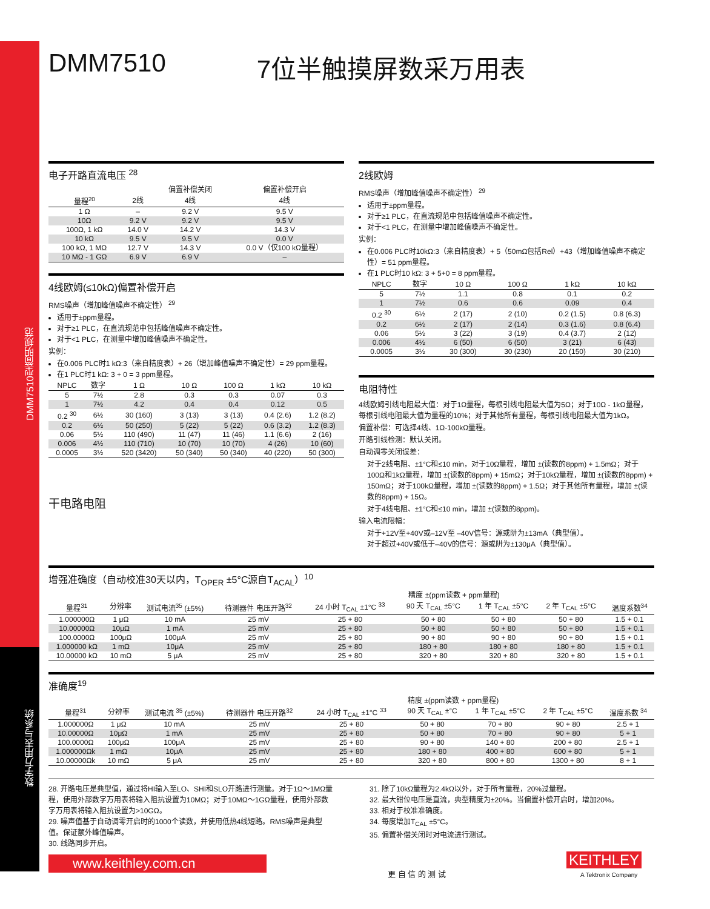DMM7510型简明规范
数字万用表与系统
DMM7510 7位半触摸屏数采万用表
电子开路直流电压 <sup>28</sup>
| | | 偏置补偿关闭 | 偏置补偿开启 |
| --- | --- | --- | --- |
| 量程<sup>20</sup> | 2线 | 4线 | 4线 |
| 1 Ω | – | 9.2 V | 9.5 V |
| 10Ω | 9.2 V | 9.2 V | 9.5 V |
| 100Ω, 1 kΩ | 14.0 V | 14.2 V | 14.3 V |
| 10 kΩ | 9.5 V | 9.5 V | 0.0 V |
| 100 kΩ, 1 MΩ | 12.7 V | 14.3 V | 0.0 V（仅100 kΩ量程） |
| 10 MΩ - 1 GΩ | 6.9 V | 6.9 V | – |
4线欧姆(≤10kΩ)偏置补偿开启
RMS噪声（增加峰值噪声不确定性） <sup>29</sup>
适用于±ppm量程。
对于≥1 PLC，在直流规范中包括峰值噪声不确定性。
对于<1 PLC，在测量中增加峰值噪声不确定性。
实例：
在0.006 PLC时1 kΩ:3（来自精度表）+ 26（增加峰值噪声不确定性）= 29 ppm量程。
在1 PLC时1 kΩ: 3 + 0 = 3 ppm量程。
| NPLC | 数字 | 1 Ω | 10 Ω | 100 Ω | 1 kΩ | 10 kΩ |
| --- | --- | --- | --- | --- | --- | --- |
| 5 | 7½ | 2.8 | 0.3 | 0.3 | 0.07 | 0.3 |
| 1 | 7½ | 4.2 | 0.4 | 0.4 | 0.12 | 0.5 |
| 0.2 <sup>30</sup> | 6½ | 30 (160) | 3 (13) | 3 (13) | 0.4 (2.6) | 1.2 (8.2) |
| 0.2 | 6½ | 50 (250) | 5 (22) | 5 (22) | 0.6 (3.2) | 1.2 (8.3) |
| 0.06 | 5½ | 110 (490) | 11 (47) | 11 (46) | 1.1 (6.6) | 2 (16) |
| 0.006 | 4½ | 110 (710) | 10 (70) | 10 (70) | 4 (26) | 10 (60) |
| 0.0005 | 3½ | 520 (3420) | 50 (340) | 50 (340) | 40 (220) | 50 (300) |
干电路电阻
2线欧姆
RMS噪声（增加峰值噪声不确定性） <sup>29</sup>
适用于±ppm量程。
对于≥1 PLC，在直流规范中包括峰值噪声不确定性。
对于<1 PLC，在测量中增加峰值噪声不确定性。
实例：
在0.006 PLC时10kΩ:3（来自精度表）+ 5（50mΩ包括Rel）+43（增加峰值噪声不确定性）= 51 ppm量程。
在1 PLC时10 kΩ: 3 + 5+0 = 8 ppm量程。
| NPLC | 数字 | 10 Ω | 100 Ω | 1 kΩ | 10 kΩ |
| --- | --- | --- | --- | --- | --- |
| 5 | 7½ | 1.1 | 0.8 | 0.1 | 0.2 |
| 1 | 7½ | 0.6 | 0.6 | 0.09 | 0.4 |
| 0.2 <sup>30</sup> | 6½ | 2 (17) | 2 (10) | 0.2 (1.5) | 0.8 (6.3) |
| 0.2 | 6½ | 2 (17) | 2 (14) | 0.3 (1.6) | 0.8 (6.4) |
| 0.06 | 5½ | 3 (22) | 3 (19) | 0.4 (3.7) | 2 (12) |
| 0.006 | 4½ | 6 (50) | 6 (50) | 3 (21) | 6 (43) |
| 0.0005 | 3½ | 30 (300) | 30 (230) | 20 (150) | 30 (210) |
电阻特性
4线欧姆引线电阻最大值：对于1Ω量程，每根引线电阻最大值为5Ω；对于10Ω - 1kΩ量程，每根引线电阻最大值为量程的10%；对于其他所有量程，每根引线电阻最大值为1kΩ。
偏置补偿：可选择4线、1Ω-100kΩ量程。
开路引线检测：默认关闭。
自动调零关闭误差：
对于2线电阻、±1°C和≤10 min，对于10Ω量程，增加 ±(读数的8ppm) + 1.5mΩ；对于100Ω和1kΩ量程，增加 ±(读数的8ppm) + 15mΩ；对于10kΩ量程，增加 ±(读数的8ppm) + 150mΩ；对于100kΩ量程，增加 ±(读数的8ppm) + 1.5Ω；对于其他所有量程，增加 ±(读数的8ppm) + 15Ω。
对于4线电阻、±1°C和≤10 min，增加 ±(读数的8ppm)。
输入电流限幅：
对于+12V至+40V或–12V至 –40V信号：源或阱为±13mA（典型值）。
对于超过+40V或低于–40V的信号：源或阱为±130μA（典型值）。
增强准确度（自动校准30天以内，T<sub>OPER</sub> ±5°C源自T<sub>ACAL</sub>）<sup>10</sup>
| | | | | 精度 ±(ppm读数 + ppm量程) | | | | |
| --- | --- | --- | --- | --- | --- | --- | --- | --- |
| 量程<sup>31</sup> | 分辨率 | 测试电流<sup>35</sup> (±5%) | 待测器件 电压开路<sup>32</sup> | 24 小时 T<sub>CAL</sub> ±1°C <sup>33</sup> | 90 天 T<sub>CAL</sub> ±5°C | 1 年 T<sub>CAL</sub> ±5°C | 2 年 T<sub>CAL</sub> ±5°C | 温度系数<sup>34</sup> |
| 1.000000Ω | 1 μΩ | 10 mA | 25 mV | 25 + 80 | 50 + 80 | 50 + 80 | 50 + 80 | 1.5 + 0.1 |
| 10.00000Ω | 10μΩ | 1 mA | 25 mV | 25 + 80 | 50 + 80 | 50 + 80 | 50 + 80 | 1.5 + 0.1 |
| 100.0000Ω | 100μΩ | 100μA | 25 mV | 25 + 80 | 90 + 80 | 90 + 80 | 90 + 80 | 1.5 + 0.1 |
| 1.000000 kΩ | 1 mΩ | 10μA | 25 mV | 25 + 80 | 180 + 80 | 180 + 80 | 180 + 80 | 1.5 + 0.1 |
| 10.00000 kΩ | 10 mΩ | 5 μA | 25 mV | 25 + 80 | 320 + 80 | 320 + 80 | 320 + 80 | 1.5 + 0.1 |
准确度<sup>19</sup>
| | | | | 精度 ±(ppm读数 + ppm量程) | | | | |
| --- | --- | --- | --- | --- | --- | --- | --- | --- |
| 量程<sup>31</sup> | 分辨率 | 测试电流 <sup>35</sup> (±5%) | 待测器件 电压开路<sup>32</sup> | 24 小时 T<sub>CAL</sub> ±1°C <sup>33</sup> | 90 天 T<sub>CAL</sub> ±°C | 1 年 T<sub>CAL</sub> ±5°C | 2 年 T<sub>CAL</sub> ±5°C | 温度系数 <sup>34</sup> |
| 1.000000Ω | 1 μΩ | 10 mA | 25 mV | 25 + 80 | 50 + 80 | 70 + 80 | 90 + 80 | 2.5 + 1 |
| 10.00000Ω | 10μΩ | 1 mA | 25 mV | 25 + 80 | 50 + 80 | 70 + 80 | 90 + 80 | 5 + 1 |
| 100.0000Ω | 100μΩ | 100μA | 25 mV | 25 + 80 | 90 + 80 | 140 + 80 | 200 + 80 | 2.5 + 1 |
| 1.000000Ωk | 1 mΩ | 10μA | 25 mV | 25 + 80 | 180 + 80 | 400 + 80 | 600 + 80 | 5 + 1 |
| 10.00000Ωk | 10 mΩ | 5 μA | 25 mV | 25 + 80 | 320 + 80 | 800 + 80 | 1300 + 80 | 8 + 1 |
28. 开路电压是典型值，通过将HI输入至LO、SHI和SLO开路进行测量。对于1Ω～1MΩ量程，使用外部数字万用表将输入阻抗设置为10MΩ；对于10MΩ～1GΩ量程，使用外部数字万用表将输入阻抗设置为>10GΩ。
29. 噪声值基于自动调零开启时的1000个读数，并使用低热4线短路。RMS噪声是典型值。保证额外峰值噪声。
30. 线路同步开启。
31. 除了10kΩ量程为2.4kΩ以外，对于所有量程，20%过量程。
32. 最大钳位电压是直流，典型精度为±20%。当偏置补偿开启时，增加20%。
33. 相对于校准准确度。
34. 每度增加T<sub>CAL</sub> ±5°C。
35. 偏置补偿关闭时对电流进行测试。
www.keithley.com.cn
更 自 信 的 测 试
KEITHLEY
A Tektronix Company